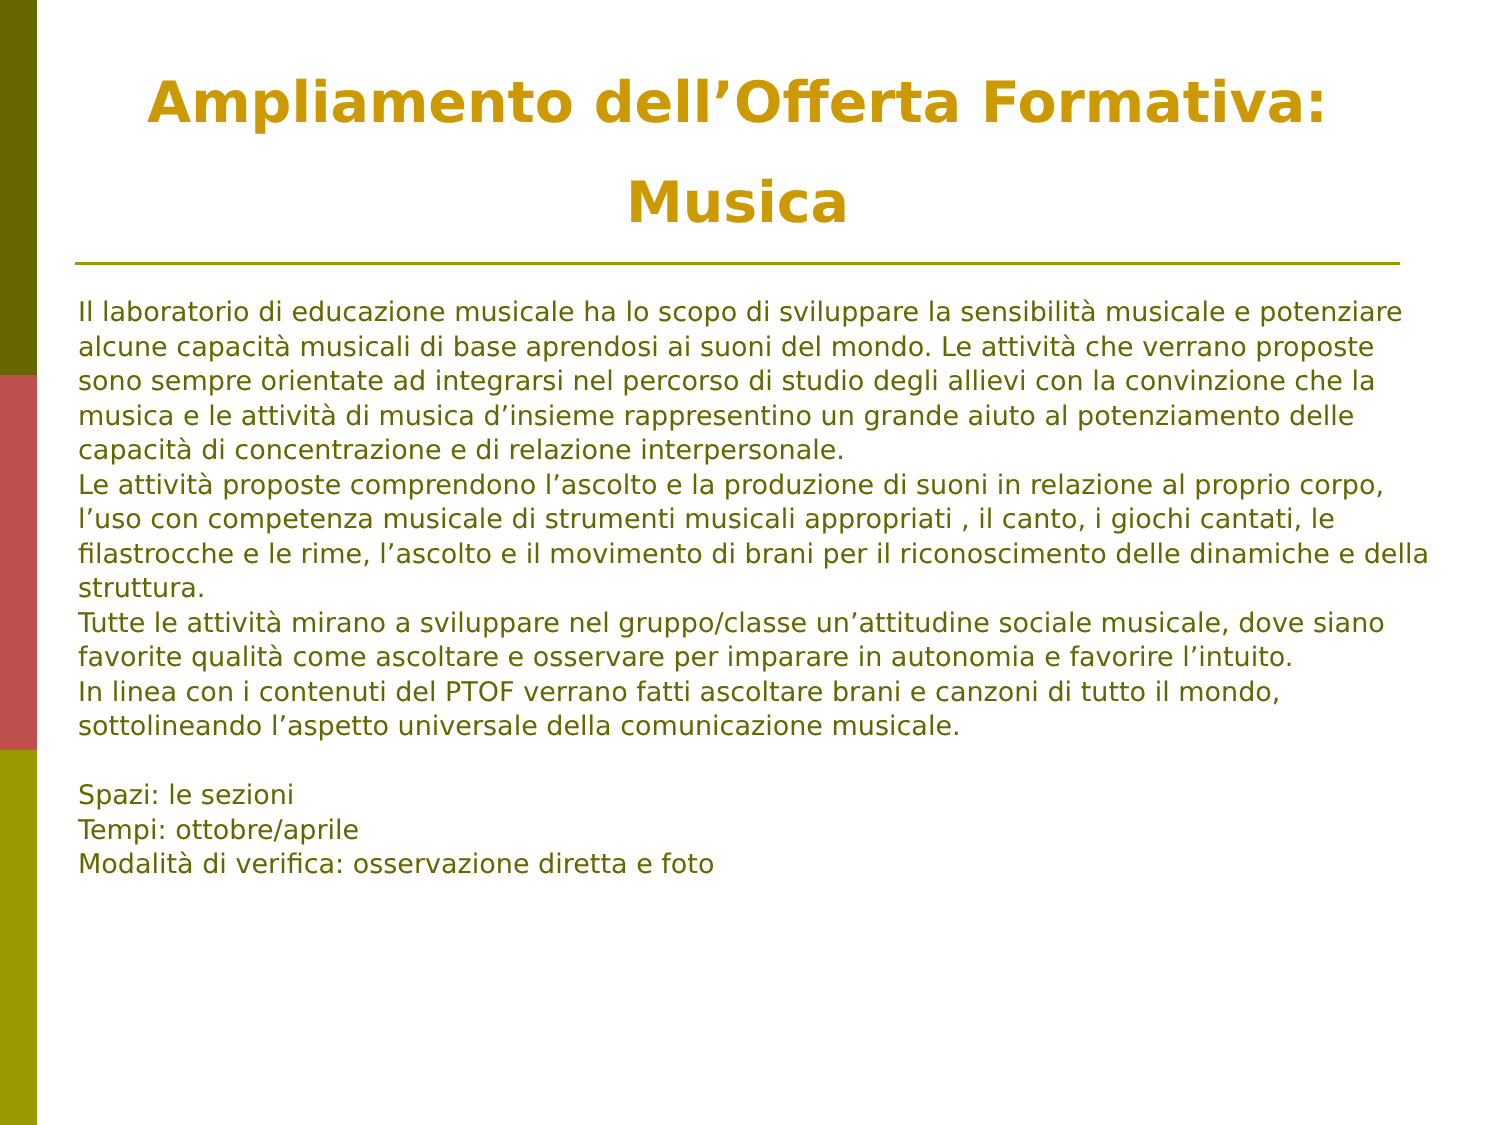Ampliamento dell’Offerta Formativa: Musica
Il laboratorio di educazione musicale ha lo scopo di sviluppare la sensibilità musicale e potenziare alcune capacità musicali di base aprendosi ai suoni del mondo. Le attività che verrano proposte sono sempre orientate ad integrarsi nel percorso di studio degli allievi con la convinzione che la musica e le attività di musica d’insieme rappresentino un grande aiuto al potenziamento delle capacità di concentrazione e di relazione interpersonale.
Le attività proposte comprendono l’ascolto e la produzione di suoni in relazione al proprio corpo, l’uso con competenza musicale di strumenti musicali appropriati , il canto, i giochi cantati, le filastrocche e le rime, l’ascolto e il movimento di brani per il riconoscimento delle dinamiche e della struttura.
Tutte le attività mirano a sviluppare nel gruppo/classe un’attitudine sociale musicale, dove siano favorite qualità come ascoltare e osservare per imparare in autonomia e favorire l’intuito.
In linea con i contenuti del PTOF verrano fatti ascoltare brani e canzoni di tutto il mondo, sottolineando l’aspetto universale della comunicazione musicale.
Spazi: le sezioni
Tempi: ottobre/aprile
Modalità di verifica: osservazione diretta e foto